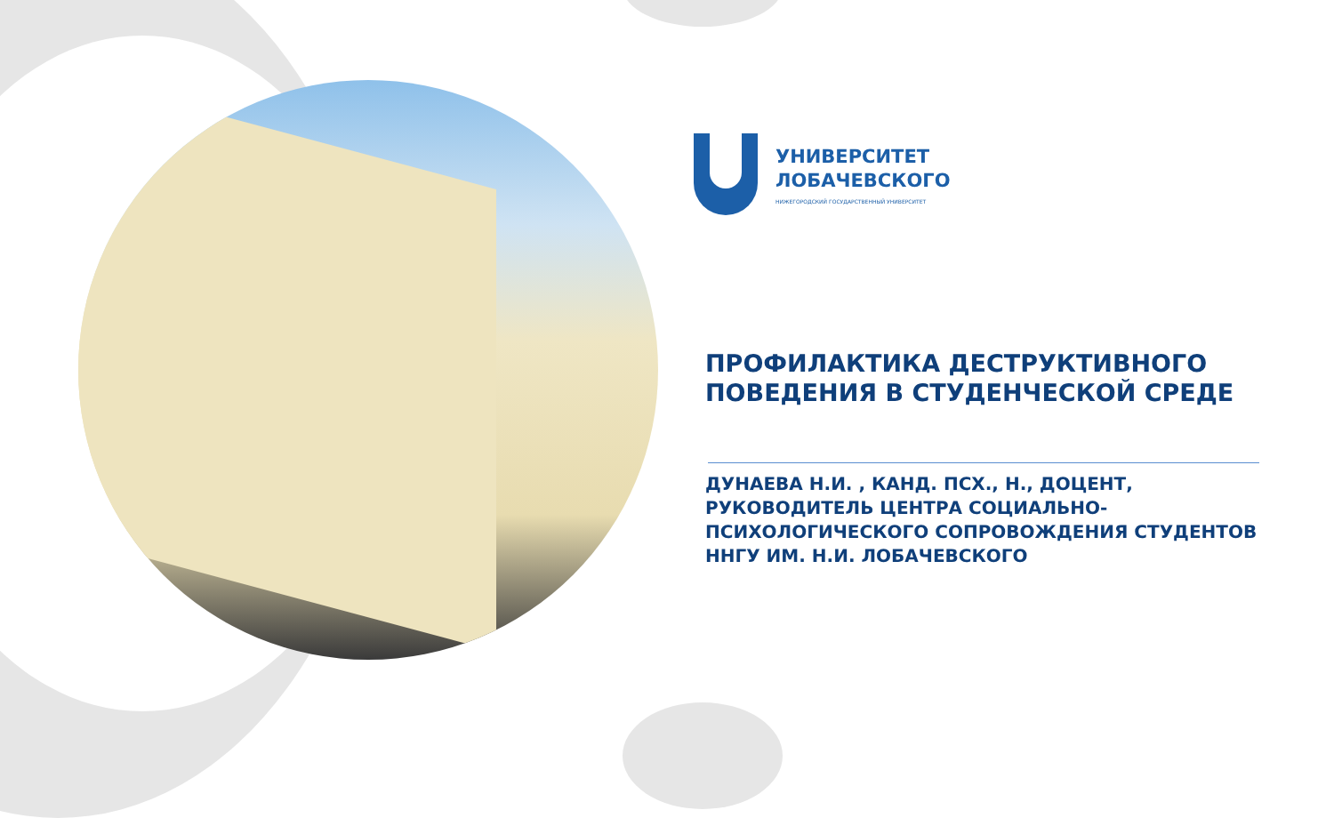УНИВЕРСИТЕТ
ЛОБАЧЕВСКОГО
НИЖЕГОРОДСКИЙ ГОСУДАРСТВЕННЫЙ УНИВЕРСИТЕТ
ПРОФИЛАКТИКА ДЕСТРУКТИВНОГО ПОВЕДЕНИЯ В СТУДЕНЧЕСКОЙ СРЕДЕ
ДУНАЕВА Н.И. , КАНД. ПСХ., Н., ДОЦЕНТ, РУКОВОДИТЕЛЬ ЦЕНТРА СОЦИАЛЬНО-ПСИХОЛОГИЧЕСКОГО СОПРОВОЖДЕНИЯ СТУДЕНТОВ ННГУ ИМ. Н.И. ЛОБАЧЕВСКОГО